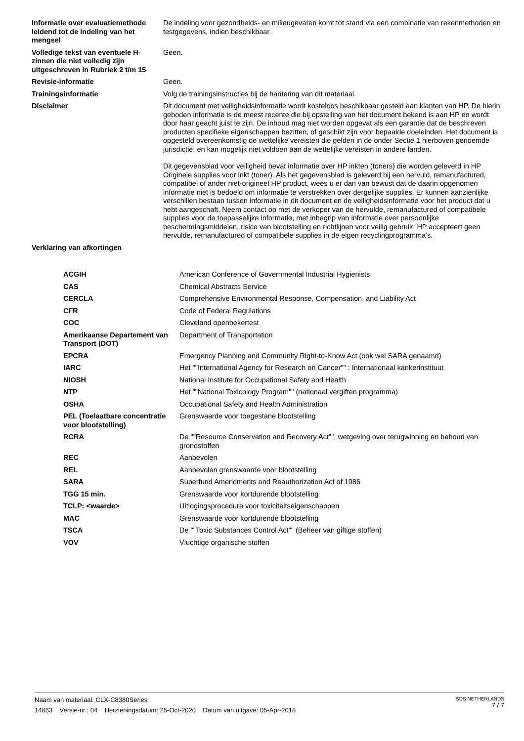| Informatie over evaluatiemethode leidend tot de indeling van het mengsel | De indeling voor gezondheids- en milieugevaren komt tot stand via een combinatie van rekenmethoden en testgegevens, indien beschikbaar. |
| Volledige tekst van eventuele H-zinnen die niet volledig zijn uitgeschreven in Rubriek 2 t/m 15 | Geen. |
| Revisie-informatie | Geen. |
| Trainingsinformatie | Volg de trainingsinstructies bij de hantering van dit materiaal. |
| Disclaimer | Dit document met veiligheidsinformatie wordt kosteloos beschikbaar gesteld aan klanten van HP. De hierin geboden informatie is de meest recente die bij opstelling van het document bekend is aan HP en wordt door haar geacht juist te zijn. De inhoud mag niet worden opgevat als een garantie dat de beschreven producten specifieke eigenschappen bezitten, of geschikt zijn voor bepaalde doeleinden. Het document is opgesteld overeenkomstig de wettelijke vereisten die gelden in de onder Sectie 1 hierboven genoemde jurisdictie, en kan mogelijk niet voldoen aan de wettelijke vereisten in andere landen. Dit gegevensblad voor veiligheid bevat informatie over HP inkten (toners) die worden geleverd in HP Originele supplies voor inkt (toner). Als het gegevensblad is geleverd bij een hervuld, remanufactured, compatibel of ander niet-origineel HP product, wees u er dan van bewust dat de daarin opgenomen informatie niet is bedoeld om informatie te verstrekken over dergelijke supplies. Er kunnen aanzienlijke verschillen bestaan tussen informatie in dit document en de veiligheidsinformatie voor het product dat u hebt aangeschaft. Neem contact op met de verkoper van de hervulde, remanufactured of compatibele supplies voor de toepasselijke informatie, met inbegrip van informatie over persoonlijke beschermingsmiddelen, risico van blootstelling en richtlijnen voor veilig gebruik. HP accepteert geen hervulde, remanufactured of compatibele supplies in de eigen recyclingprogramma’s. |
| Verklaring van afkortingen | |
| ACGIH | American Conference of Governmental Industrial Hygienists |
| CAS | Chemical Abstracts Service |
| CERCLA | Comprehensive Environmental Response, Compensation, and Liability Act |
| CFR | Code of Federal Regulations |
| COC | Cleveland openbekertest |
| Amerikaanse Departement van Transport (DOT) | Department of Transportation |
| EPCRA | Emergency Planning and Community Right-to-Know Act (ook wel SARA genaamd) |
| IARC | Het ""International Agency for Research on Cancer"" : Internationaal kankerinstituut |
| NIOSH | National Institute for Occupational Safety and Health |
| NTP | Het ""National Toxicology Program"" (nationaal vergiften programma) |
| OSHA | Occupational Safety and Health Administration |
| PEL (Toelaatbare concentratie voor blootstelling) | Grenswaarde voor toegestane blootstelling |
| RCRA | De ""Resource Conservation and Recovery Act"", wetgeving over terugwinning en behoud van grondstoffen |
| REC | Aanbevolen |
| REL | Aanbevolen grenswaarde voor blootstelling |
| SARA | Superfund Amendments and Reauthorization Act of 1986 |
| TGG 15 min. | Grenswaarde voor kortdurende blootstelling |
| TCLP: <waarde> | Uitlogingsprocedure voor toxiciteitseigenschappen |
| MAC | Grenswaarde voor kortdurende blootstelling |
| TSCA | De ""Toxic Substances Control Act"" (Beheer van giftige stoffen) |
| VOV | Vluchtige organische stoffen |
Naam van materiaal: CLX-C8380Series
14653 Versie-nr.: 04 Herzieningsdatum: 25-Oct-2020 Datum van uitgave: 05-Apr-2018
SDS NETHERLANDS
7 / 7